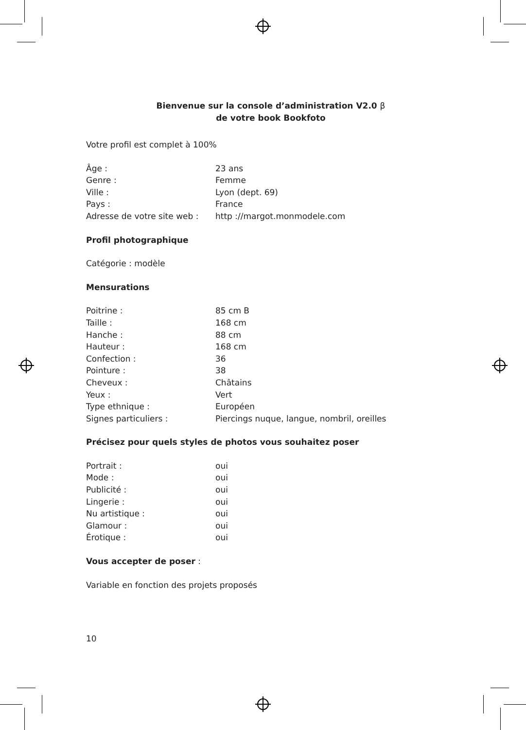Bienvenue sur la console d’administration V2.0 β
de votre book Bookfoto
Votre profil est complet à 100%
| Âge : | 23 ans |
| Genre : | Femme |
| Ville : | Lyon (dept. 69) |
| Pays : | France |
| Adresse de votre site web : | http ://margot.monmodele.com |
Profil photographique
Catégorie : modèle
Mensurations
| Poitrine : | 85 cm B |
| Taille : | 168 cm |
| Hanche : | 88 cm |
| Hauteur : | 168 cm |
| Confection : | 36 |
| Pointure : | 38 |
| Cheveux : | Châtains |
| Yeux : | Vert |
| Type ethnique : | Européen |
| Signes particuliers : | Piercings nuque, langue, nombril, oreilles |
Précisez pour quels styles de photos vous souhaitez poser
| Portrait : | oui |
| Mode : | oui |
| Publicité : | oui |
| Lingerie : | oui |
| Nu artistique : | oui |
| Glamour : | oui |
| Érotique : | oui |
Vous accepter de poser :
Variable en fonction des projets proposés
10